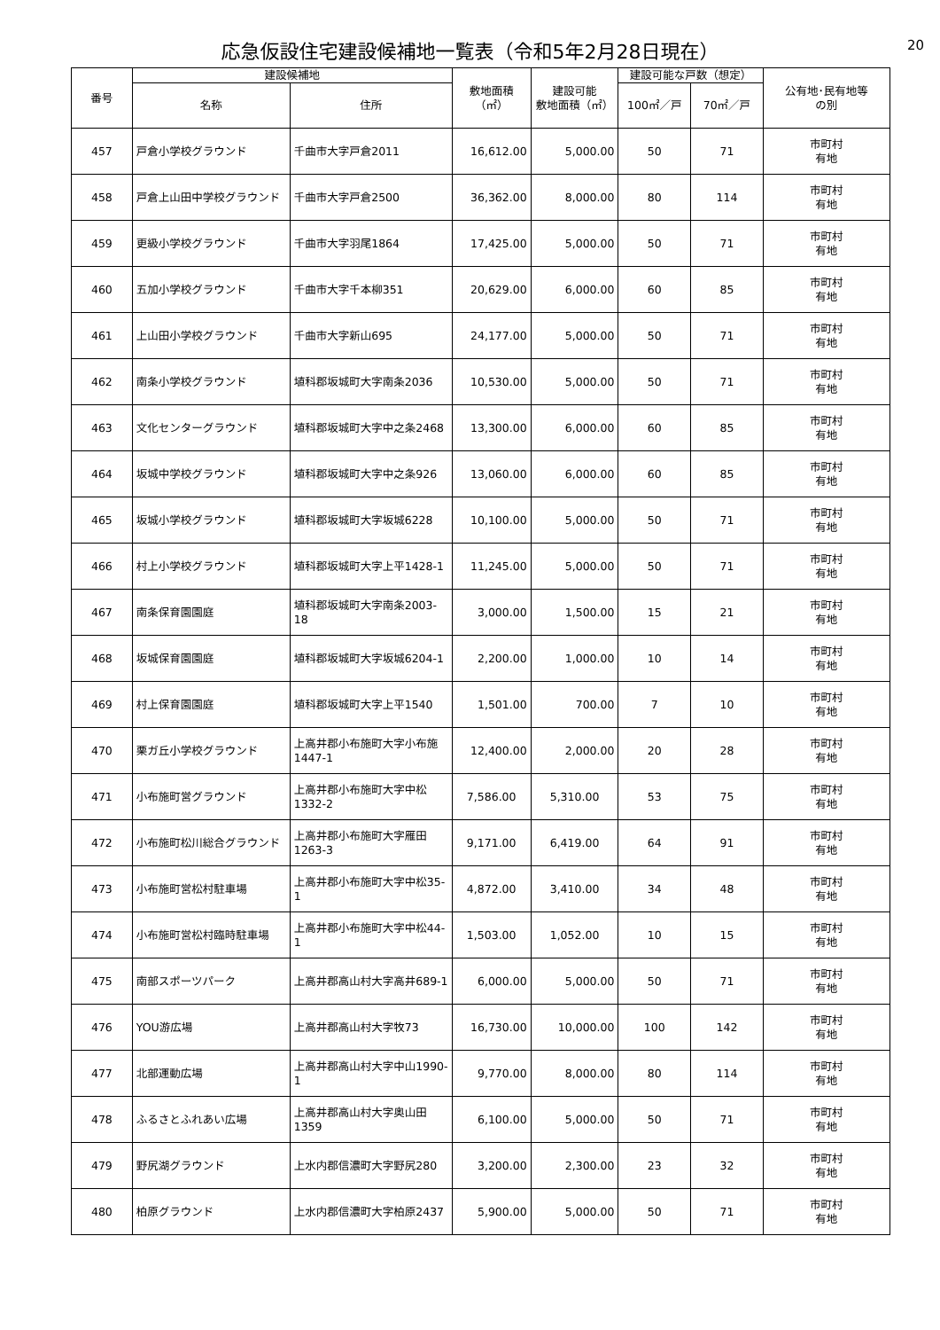応急仮設住宅建設候補地一覧表（令和5年2月28日現在）
20
| 番号 | 建設候補地 | | 敷地面積 （㎡） | 建設可能 敷地面積（㎡） | 建設可能な戸数（想定） | | 公有地･民有地等 の別 |
| --- | --- | --- | --- | --- | --- | --- | --- |
| | 名称 | 住所 | | | 100㎡／戸 | 70㎡／戸 | |
| 457 | 戸倉小学校グラウンド | 千曲市大字戸倉2011 | 16,612.00 | 5,000.00 | 50 | 71 | 市町村 有地 |
| 458 | 戸倉上山田中学校グラウンド | 千曲市大字戸倉2500 | 36,362.00 | 8,000.00 | 80 | 114 | 市町村 有地 |
| 459 | 更級小学校グラウンド | 千曲市大字羽尾1864 | 17,425.00 | 5,000.00 | 50 | 71 | 市町村 有地 |
| 460 | 五加小学校グラウンド | 千曲市大字千本柳351 | 20,629.00 | 6,000.00 | 60 | 85 | 市町村 有地 |
| 461 | 上山田小学校グラウンド | 千曲市大字新山695 | 24,177.00 | 5,000.00 | 50 | 71 | 市町村 有地 |
| 462 | 南条小学校グラウンド | 埴科郡坂城町大字南条2036 | 10,530.00 | 5,000.00 | 50 | 71 | 市町村 有地 |
| 463 | 文化センターグラウンド | 埴科郡坂城町大字中之条2468 | 13,300.00 | 6,000.00 | 60 | 85 | 市町村 有地 |
| 464 | 坂城中学校グラウンド | 埴科郡坂城町大字中之条926 | 13,060.00 | 6,000.00 | 60 | 85 | 市町村 有地 |
| 465 | 坂城小学校グラウンド | 埴科郡坂城町大字坂城6228 | 10,100.00 | 5,000.00 | 50 | 71 | 市町村 有地 |
| 466 | 村上小学校グラウンド | 埴科郡坂城町大字上平1428-1 | 11,245.00 | 5,000.00 | 50 | 71 | 市町村 有地 |
| 467 | 南条保育園園庭 | 埴科郡坂城町大字南条2003-18 | 3,000.00 | 1,500.00 | 15 | 21 | 市町村 有地 |
| 468 | 坂城保育園園庭 | 埴科郡坂城町大字坂城6204-1 | 2,200.00 | 1,000.00 | 10 | 14 | 市町村 有地 |
| 469 | 村上保育園園庭 | 埴科郡坂城町大字上平1540 | 1,501.00 | 700.00 | 7 | 10 | 市町村 有地 |
| 470 | 栗ガ丘小学校グラウンド | 上高井郡小布施町大字小布施1447-1 | 12,400.00 | 2,000.00 | 20 | 28 | 市町村 有地 |
| 471 | 小布施町営グラウンド | 上高井郡小布施町大字中松1332-2 | 7,586.00 | 5,310.00 | 53 | 75 | 市町村 有地 |
| 472 | 小布施町松川総合グラウンド | 上高井郡小布施町大字雁田1263-3 | 9,171.00 | 6,419.00 | 64 | 91 | 市町村 有地 |
| 473 | 小布施町営松村駐車場 | 上高井郡小布施町大字中松35-1 | 4,872.00 | 3,410.00 | 34 | 48 | 市町村 有地 |
| 474 | 小布施町営松村臨時駐車場 | 上高井郡小布施町大字中松44-1 | 1,503.00 | 1,052.00 | 10 | 15 | 市町村 有地 |
| 475 | 南部スポーツパーク | 上高井郡高山村大字高井689-1 | 6,000.00 | 5,000.00 | 50 | 71 | 市町村 有地 |
| 476 | YOU游広場 | 上高井郡高山村大字牧73 | 16,730.00 | 10,000.00 | 100 | 142 | 市町村 有地 |
| 477 | 北部運動広場 | 上高井郡高山村大字中山1990-1 | 9,770.00 | 8,000.00 | 80 | 114 | 市町村 有地 |
| 478 | ふるさとふれあい広場 | 上高井郡高山村大字奥山田1359 | 6,100.00 | 5,000.00 | 50 | 71 | 市町村 有地 |
| 479 | 野尻湖グラウンド | 上水内郡信濃町大字野尻280 | 3,200.00 | 2,300.00 | 23 | 32 | 市町村 有地 |
| 480 | 柏原グラウンド | 上水内郡信濃町大字柏原2437 | 5,900.00 | 5,000.00 | 50 | 71 | 市町村 有地 |